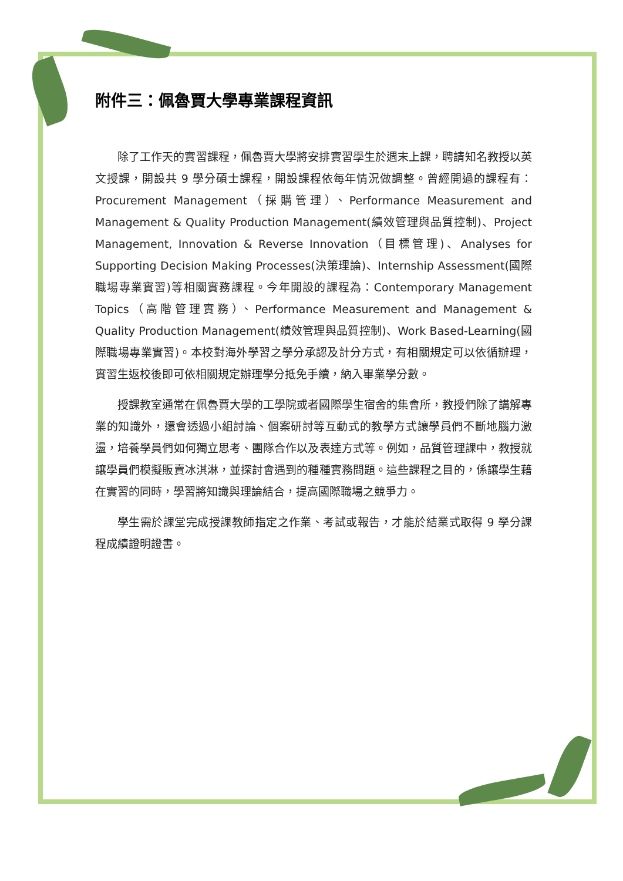附件三：佩魯賈大學專業課程資訊
除了工作天的實習課程，佩魯賈大學將安排實習學生於週末上課，聘請知名教授以英文授課，開設共 9 學分碩士課程，開設課程依每年情況做調整。曾經開過的課程有： Procurement Management（採購管理）、Performance Measurement and Management & Quality Production Management(績效管理與品質控制)、Project Management, Innovation & Reverse Innovation（目標管理)、Analyses for Supporting Decision Making Processes(決策理論)、Internship Assessment(國際職場專業實習)等相關實務課程。今年開設的課程為：Contemporary Management Topics（高階管理實務）、Performance Measurement and Management & Quality Production Management(績效管理與品質控制)、Work Based-Learning(國際職場專業實習)。本校對海外學習之學分承認及計分方式，有相關規定可以依循辦理，實習生返校後即可依相關規定辦理學分抵免手續，納入畢業學分數。
授課教室通常在佩魯賈大學的工學院或者國際學生宿舍的集會所，教授們除了講解專業的知識外，還會透過小組討論、個案研討等互動式的教學方式讓學員們不斷地腦力激盪，培養學員們如何獨立思考、團隊合作以及表達方式等。例如，品質管理課中，教授就讓學員們模擬販賣冰淇淋，並探討會遇到的種種實務問題。這些課程之目的，係讓學生藉在實習的同時，學習將知識與理論結合，提高國際職場之競爭力。
學生需於課堂完成授課教師指定之作業、考試或報告，才能於結業式取得 9 學分課程成績證明證書。